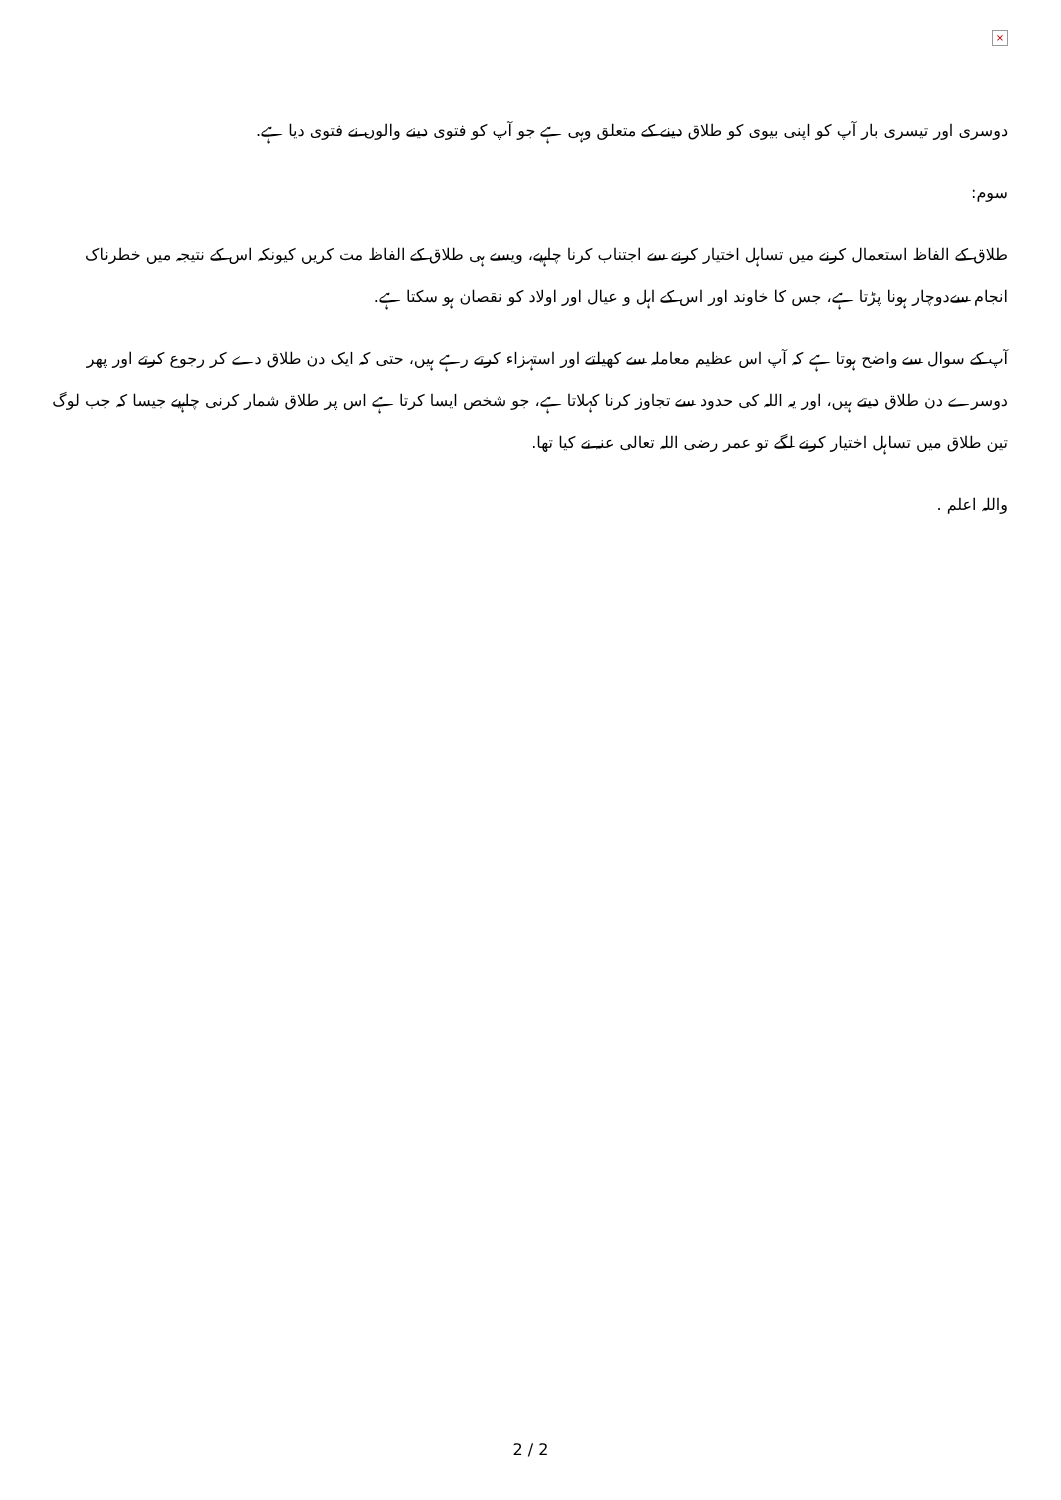×
دوسری اور تیسری بار آپ کو اپنی بیوی کو طلاق دینے کے متعلق وہی ہے جو آپ کو فتوی دینے والوں نے فتوی دیا ہے.
سوم:
طلاق کے الفاظ استعمال کرنے میں تساہل اختیار کرنے سے اجتناب کرنا چاہیے، ویسے ہی طلاق کے الفاظ مت کریں کیونکہ اس کے نتیجہ میں خطرناک انجام سےدوچار ہونا پڑتا ہے، جس کا خاوند اور اس کے اہل و عیال اور اولاد کو نقصان ہو سکتا ہے.
آپ کے سوال سے واضح ہوتا ہے کہ آپ اس عظیم معاملہ سے کھیلتے اور استہزاء کرتے رہے ہیں، حتی کہ ایک دن طلاق دے کر رجوع کرتے اور پھر دوسرے دن طلاق دیتے ہیں، اور یہ اللہ کی حدود سے تجاوز کرنا کہلاتا ہے، جو شخص ایسا کرتا ہے اس پر طلاق شمار کرنی چاہیے جیسا کہ جب لوگ تین طلاق میں تساہل اختیار کرنے لگے تو عمر رضی اللہ تعالی عنہ نے کیا تھا.
واللہ اعلم .
2 / 2